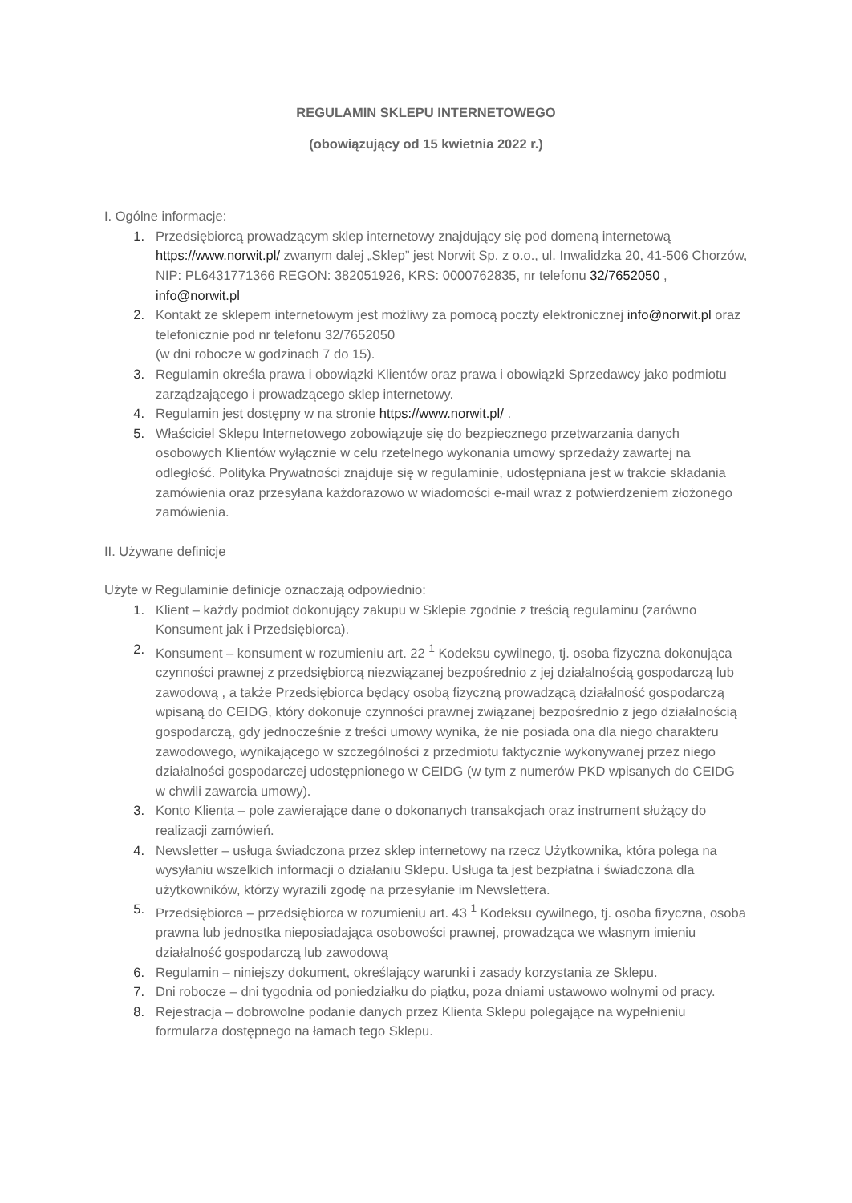REGULAMIN SKLEPU INTERNETOWEGO
(obowiązujący od 15 kwietnia 2022 r.)
I. Ogólne informacje:
1. Przedsiębiorcą prowadzącym sklep internetowy znajdujący się pod domeną internetową https://www.norwit.pl/ zwanym dalej „Sklep” jest Norwit Sp. z o.o., ul. Inwalidzka 20, 41-506 Chorzów, NIP: PL6431771366 REGON: 382051926, KRS: 0000762835, nr telefonu 32/7652050 , info@norwit.pl
2. Kontakt ze sklepem internetowym jest możliwy za pomocą poczty elektronicznej info@norwit.pl oraz telefonicznie pod nr telefonu 32/7652050
(w dni robocze w godzinach 7 do 15).
3. Regulamin określa prawa i obowiązki Klientów oraz prawa i obowiązki Sprzedawcy jako podmiotu zarządzającego i prowadzącego sklep internetowy.
4. Regulamin jest dostępny w na stronie https://www.norwit.pl/ .
5. Właściciel Sklepu Internetowego zobowiązuje się do bezpiecznego przetwarzania danych osobowych Klientów wyłącznie w celu rzetelnego wykonania umowy sprzedaży zawartej na odległość. Polityka Prywatności znajduje się w regulaminie, udostępniana jest w trakcie składania zamówienia oraz przesyłana każdorazowo w wiadomości e-mail wraz z potwierdzeniem złożonego zamówienia.
II. Używane definicje
Użyte w Regulaminie definicje oznaczają odpowiednio:
1. Klient – każdy podmiot dokonujący zakupu w Sklepie zgodnie z treścią regulaminu (zarówno Konsument jak i Przedsiębiorca).
2. Konsument – konsument w rozumieniu art. 22 <sup>1</sup> Kodeksu cywilnego, tj. osoba fizyczna dokonująca czynności prawnej z przedsiębiorcą niezwiązanej bezpośrednio z jej działalnością gospodarczą lub zawodową , a także Przedsiębiorca będący osobą fizyczną prowadzącą działalność gospodarczą wpisaną do CEIDG, który dokonuje czynności prawnej związanej bezpośrednio z jego działalnością gospodarczą, gdy jednocześnie z treści umowy wynika, że nie posiada ona dla niego charakteru zawodowego, wynikającego w szczególności z przedmiotu faktycznie wykonywanej przez niego działalności gospodarczej udostępnionego w CEIDG (w tym z numerów PKD wpisanych do CEIDG w chwili zawarcia umowy).
3. Konto Klienta – pole zawierające dane o dokonanych transakcjach oraz instrument służący do realizacji zamówień.
4. Newsletter – usługa świadczona przez sklep internetowy na rzecz Użytkownika, która polega na wysyłaniu wszelkich informacji o działaniu Sklepu. Usługa ta jest bezpłatna i świadczona dla użytkowników, którzy wyrazili zgodę na przesyłanie im Newslettera.
5. Przedsiębiorca – przedsiębiorca w rozumieniu art. 43 <sup>1</sup> Kodeksu cywilnego, tj. osoba fizyczna, osoba prawna lub jednostka nieposiadająca osobowości prawnej, prowadząca we własnym imieniu działalność gospodarczą lub zawodową
6. Regulamin – niniejszy dokument, określający warunki i zasady korzystania ze Sklepu.
7. Dni robocze – dni tygodnia od poniedziałku do piątku, poza dniami ustawowo wolnymi od pracy.
8. Rejestracja – dobrowolne podanie danych przez Klienta Sklepu polegające na wypełnieniu formularza dostępnego na łamach tego Sklepu.